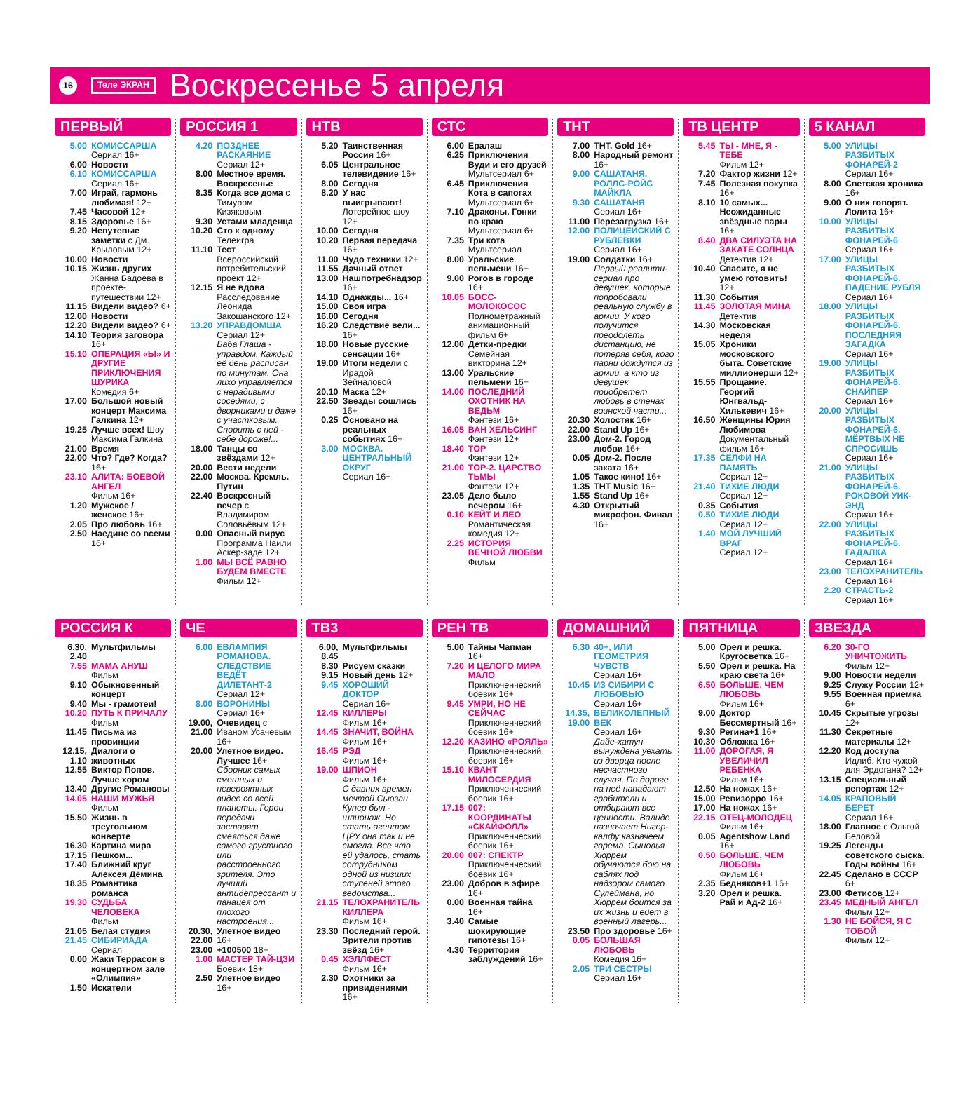16 Теле ЭКРАН
Воскресенье 5 апреля
ПЕРВЫЙ
5.00 КОМИССАРША
Сериал 16+
6.00 Новости
6.10 КОМИССАРША
Сериал 16+
7.00 Играй, гармонь любимая! 12+
7.45 Часовой 12+
8.15 Здоровье 16+
9.20 Непутевые заметки с Дм. Крыловым 12+
10.00 Новости
10.15 Жизнь других Жанна Бадоева в проекте-путешествии 12+
11.15 Видели видео? 6+
12.00 Новости
12.20 Видели видео? 6+
14.10 Теория заговора 16+
15.10 ОПЕРАЦИЯ «Ы» И ДРУГИЕ ПРИКЛЮЧЕНИЯ ШУРИКА
Комедия 6+
17.00 Большой новый концерт Максима Галкина 12+
19.25 Лучше всех! Шоу Максима Галкина
21.00 Время
22.00 Что? Где? Когда? 16+
23.10 АЛИТА: БОЕВОЙ АНГЕЛ
Фильм 16+
1.20 Мужское / женское 16+
2.05 Про любовь 16+
2.50 Наедине со всеми 16+
РОССИЯ 1
4.20 ПОЗДНЕЕ РАСКАЯНИЕ
Сериал 12+
8.00 Местное время. Воскресенье
8.35 Когда все дома с Тимуром Кизяковым
9.30 Устами младенца
10.20 Сто к одному Телеигра
11.10 Тест Всероссийский потребительский проект 12+
12.15 Я не вдова Расследование Леонида Закошанского 12+
13.20 УПРАВДОМША
Сериал 12+
Баба Глаша - управдом. Каждый её день расписан по минутам. Она лихо управляется с нерадивыми соседями, с дворниками и даже с участковым. Спорить с ней - себе дороже!...
18.00 Танцы со звёздами 12+
20.00 Вести недели
22.00 Москва. Кремль. Путин
22.40 Воскресный вечер с Владимиром Соловьёвым 12+
0.00 Опасный вирус Программа Наили Аскер-заде 12+
1.00 МЫ ВСЁ РАВНО БУДЕМ ВМЕСТЕ
Фильм 12+
НТВ
5.20 Таинственная Россия 16+
6.05 Центральное телевидение 16+
8.00 Сегодня
8.20 У нас выигрывают! Лотерейное шоу 12+
10.00 Сегодня
10.20 Первая передача 16+
11.00 Чудо техники 12+
11.55 Дачный ответ
13.00 Нашпотребнадзор 16+
14.10 Однажды... 16+
15.00 Своя игра
16.00 Сегодня
16.20 Следствие вели... 16+
18.00 Новые русские сенсации 16+
19.00 Итоги недели с Ирадой Зейналовой
20.10 Маска 12+
22.50 Звезды сошлись 16+
0.25 Основано на реальных событиях 16+
3.00 МОСКВА. ЦЕНТРАЛЬНЫЙ ОКРУГ
Сериал 16+
СТС
6.00 Ералаш
6.25 Приключения Вуди и его друзей Мультсериал 6+
6.45 Приключения Кота в сапогах Мультсериал 6+
7.10 Драконы. Гонки по краю Мультсериал 6+
7.35 Три кота Мультсериал
8.00 Уральские пельмени 16+
9.00 Рогов в городе 16+
10.05 БОСС-МОЛОКОСОС
Полнометражный анимационный фильм 6+
12.00 Детки-предки Семейная викторина 12+
13.00 Уральские пельмени 16+
14.00 ПОСЛЕДНИЙ ОХОТНИК НА ВЕДЬМ
Фэнтези 16+
16.05 ВАН ХЕЛЬСИНГ
Фэнтези 12+
18.40 ТОР
Фэнтези 12+
21.00 ТОР-2. ЦАРСТВО ТЬМЫ
Фэнтези 12+
23.05 Дело было вечером 16+
0.10 КЕЙТ И ЛЕО
Романтическая комедия 12+
2.25 ИСТОРИЯ ВЕЧНОЙ ЛЮБВИ
Фильм
ТНТ
7.00 ТНТ. Gold 16+
8.00 Народный ремонт 16+
9.00 САШАТАНЯ. РОЛЛС-РОЙС МАЙКЛА
9.30 САШАТАНЯ
Сериал 16+
11.00 Перезагрузка 16+
12.00 ПОЛИЦЕЙСКИЙ С РУБЛЕВКИ
Сериал 16+
19.00 Солдатки 16+
Первый реалити-сериал про девушек, которые попробовали реальную службу в армии. У кого получится преодолеть дистанцию, не потеряв себя, кого парни дождутся из армии, а кто из девушек приобретет любовь в стенах воинской части...
20.30 Холостяк 16+
22.00 Stand Up 16+
23.00 Дом-2. Город любви 16+
0.05 Дом-2. После заката 16+
1.05 Такое кино! 16+
1.35 ТНТ Music 16+
1.55 Stand Up 16+
4.30 Открытый микрофон. Финал 16+
ТВ ЦЕНТР
5.45 ТЫ - МНЕ, Я - ТЕБЕ
Фильм 12+
7.20 Фактор жизни 12+
7.45 Полезная покупка 16+
8.10 10 самых... Неожиданные звёздные пары 16+
8.40 ДВА СИЛУЭТА НА ЗАКАТЕ СОЛНЦА
Детектив 12+
10.40 Спасите, я не умею готовить! 12+
11.30 События
11.45 ЗОЛОТАЯ МИНА
Детектив
14.30 Московская неделя
15.05 Хроники московского быта. Советские миллионерши 12+
15.55 Прощание. Георгий Юнгвальд-Хилькевич 16+
16.50 Женщины Юрия Любимова Документальный фильм 16+
17.35 СЕЛФИ НА ПАМЯТЬ
Сериал 12+
21.40 ТИХИЕ ЛЮДИ
Сериал 12+
0.35 События
0.50 ТИХИЕ ЛЮДИ
Сериал 12+
1.40 МОЙ ЛУЧШИЙ ВРАГ
Сериал 12+
5 КАНАЛ
5.00 УЛИЦЫ РАЗБИТЫХ ФОНАРЕЙ-2
Сериал 16+
8.00 Светская хроника 16+
9.00 О них говорят. Лолита 16+
10.00 УЛИЦЫ РАЗБИТЫХ ФОНАРЕЙ-6
Сериал 16+
17.00 УЛИЦЫ РАЗБИТЫХ ФОНАРЕЙ-6. ПАДЕНИЕ РУБЛЯ
Сериал 16+
18.00 УЛИЦЫ РАЗБИТЫХ ФОНАРЕЙ-6. ПОСЛЕДНЯЯ ЗАГАДКА
Сериал 16+
19.00 УЛИЦЫ РАЗБИТЫХ ФОНАРЕЙ-6. СНАЙПЕР
Сериал 16+
20.00 УЛИЦЫ РАЗБИТЫХ ФОНАРЕЙ-6. МЁРТВЫХ НЕ СПРОСИШЬ
Сериал 16+
21.00 УЛИЦЫ РАЗБИТЫХ ФОНАРЕЙ-6. РОКОВОЙ УИК-ЭНД
Сериал 16+
22.00 УЛИЦЫ РАЗБИТЫХ ФОНАРЕЙ-6. ГАДАЛКА
Сериал 16+
23.00 ТЕЛОХРАНИТЕЛЬ
Сериал 16+
2.20 СТРАСТЬ-2
Сериал 16+
РОССИЯ К
6.30, 2.40 Мультфильмы
7.55 МАМА АНУШ
Фильм
9.10 Обыкновенный концерт
9.40 Мы - грамотеи!
10.20 ПУТЬ К ПРИЧАЛУ
Фильм
11.45 Письма из провинции
12.15, 1.10 Диалоги о животных
12.55 Виктор Попов. Лучше хором
13.40 Другие Романовы
14.05 НАШИ МУЖЬЯ
Фильм
15.50 Жизнь в треугольном конверте
16.30 Картина мира
17.15 Пешком...
17.40 Ближний круг Алексея Дёмина
18.35 Романтика романса
19.30 СУДЬБА ЧЕЛОВЕКА
Фильм
21.05 Белая студия
21.45 СИБИРИАДА
Сериал
0.00 Жаки Террасон в концертном зале «Олимпия»
1.50 Искатели
ЧЕ
6.00 ЕВЛАМПИЯ РОМАНОВА. СЛЕДСТВИЕ ВЕДЁТ ДИЛЕТАНТ-2
Сериал 12+
8.00 ВОРОНИНЫ
Сериал 16+
19.00, 21.00 Очевидец с Иваном Усачевым 16+
20.00 Улетное видео. Лучшее 16+
Сборник самых смешных и невероятных видео со всей планеты. Герои передачи заставят смеяться даже самого грустного или расстроенного зрителя. Это лучший антидепрессант и панацея от плохого настроения...
20.30, 22.00 Улетное видео 16+
23.00 +100500 18+
1.00 МАСТЕР ТАЙ-ЦЗИ
Боевик 18+
2.50 Улетное видео 16+
ТВ3
6.00, 8.45 Мультфильмы
8.30 Рисуем сказки
9.15 Новый день 12+
9.45 ХОРОШИЙ ДОКТОР
Сериал 16+
12.45 КИЛЛЕРЫ
Фильм 16+
14.45 ЗНАЧИТ, ВОЙНА
Фильм 16+
16.45 РЭД
Фильм 16+
19.00 ШПИОН
Фильм 16+
С давних времен мечтой Сьюзан Купер был - шпионаж. Но стать агентом ЦРУ она так и не смогла. Все что ей удалось, стать сотрудником одной из низших ступеней этого ведомства...
21.15 ТЕЛОХРАНИТЕЛЬ КИЛЛЕРА
Фильм 16+
23.30 Последний герой. Зрители против звёзд 16+
0.45 ХЭЛЛФЕСТ
Фильм 16+
2.30 Охотники за привидениями 16+
РЕН ТВ
5.00 Тайны Чапман 16+
7.20 И ЦЕЛОГО МИРА МАЛО
Приключенческий боевик 16+
9.45 УМРИ, НО НЕ СЕЙЧАС
Приключенческий боевик 16+
12.20 КАЗИНО «РОЯЛЬ»
Приключенческий боевик 16+
15.10 КВАНТ МИЛОСЕРДИЯ
Приключенческий боевик 16+
17.15 007: КООРДИНАТЫ «СКАЙФОЛЛ»
Приключенческий боевик 16+
20.00 007: СПЕКТР
Приключенческий боевик 16+
23.00 Добров в эфире 16+
0.00 Военная тайна 16+
3.40 Самые шокирующие гипотезы 16+
4.30 Территория заблуждений 16+
ДОМАШНИЙ
6.30 40+, ИЛИ ГЕОМЕТРИЯ ЧУВСТВ
Сериал 16+
10.45 ИЗ СИБИРИ С ЛЮБОВЬЮ
Сериал 16+
14.35, 19.00 ВЕЛИКОЛЕПНЫЙ ВЕК
Сериал 16+
Дайе-хатун вынуждена уехать из дворца после несчастного случая. По дороге на неё нападают грабители и отбирают все ценности. Валиде назначает Нигер-калфу казначеем гарема. Сыновья Хюррем обучаются бою на саблях под надзором самого Сулеймана, но Хюррем боится за их жизнь и едет в военный лагерь...
23.50 Про здоровье 16+
0.05 БОЛЬШАЯ ЛЮБОВЬ
Комедия 16+
2.05 ТРИ СЕСТРЫ
Сериал 16+
ПЯТНИЦА
5.00 Орел и решка. Кругосветка 16+
5.50 Орел и решка. На краю света 16+
6.50 БОЛЬШЕ, ЧЕМ ЛЮБОВЬ
Фильм 16+
9.00 Доктор Бессмертный 16+
9.30 Регина+1 16+
10.30 Обложка 16+
11.00 ДОРОГАЯ, Я УВЕЛИЧИЛ РЕБЕНКА
Фильм 16+
12.50 На ножах 16+
15.00 Ревизорро 16+
17.00 На ножах 16+
22.15 ОТЕЦ-МОЛОДЕЦ
Фильм 16+
0.05 Agentshow Land 16+
0.50 БОЛЬШЕ, ЧЕМ ЛЮБОВЬ
Фильм 16+
2.35 Бедняков+1 16+
3.20 Орел и решка. Рай и Ад-2 16+
ЗВЕЗДА
6.20 30-ГО УНИЧТОЖИТЬ
Фильм 12+
9.00 Новости недели
9.25 Служу России 12+
9.55 Военная приемка 6+
10.45 Скрытые угрозы 12+
11.30 Секретные материалы 12+
12.20 Код доступа Идлиб. Кто чужой для Эрдогана? 12+
13.15 Специальный репортаж 12+
14.05 КРАПОВЫЙ БЕРЕТ
Сериал 16+
18.00 Главное с Ольгой Беловой
19.25 Легенды советского сыска. Годы войны 16+
22.45 Сделано в СССР 6+
23.00 Фетисов 12+
23.45 МЕДНЫЙ АНГЕЛ
Фильм 12+
1.30 НЕ БОЙСЯ, Я С ТОБОЙ
Фильм 12+